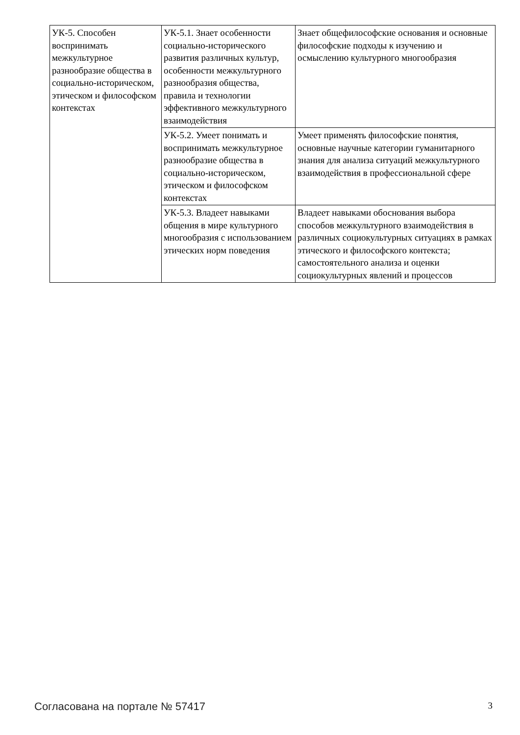| УК-5. Способен воспринимать межкультурное разнообразие общества в социально-историческом, этическом и философском контекстах | УК-5.1. Знает особенности социально-исторического развития различных культур, особенности межкультурного разнообразия общества, правила и технологии эффективного межкультурного взаимодействия | Знает общефилософские основания и основные философские подходы к изучению и осмыслению культурного многообразия |
| | УК-5.2. Умеет понимать и воспринимать межкультурное разнообразие общества в социально-историческом, этическом и философском контекстах | Умеет применять философские понятия, основные научные категории гуманитарного знания для анализа ситуаций межкультурного взаимодействия в профессиональной сфере |
| | УК-5.3. Владеет навыками общения в мире культурного многообразия с использованием этических норм поведения | Владеет навыками обоснования выбора способов межкультурного взаимодействия в различных социокультурных ситуациях в рамках этического и философского контекста; самостоятельного анализа и оценки социокультурных явлений и процессов |
Согласована на портале № 57417 3